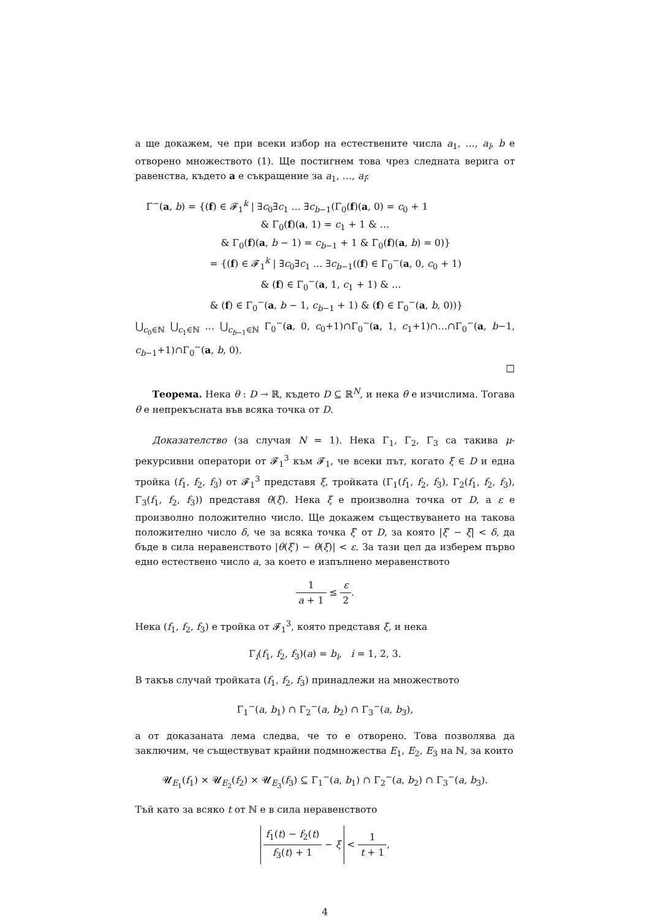а ще докажем, че при всеки избор на естествените числа a<sub>1</sub>, …, a<sub>l</sub>, b е отворено множеството (1). Ще постигнем това чрез следната верига от равенства, където a е съкращение за a<sub>1</sub>, …, a<sub>l</sub>:
Γ<sup>−</sup>(a, b) = {(f) ∈ 𝓕<sub>1</sub><sup>k</sup> | ∃c<sub>0</sub>∃c<sub>1</sub> … ∃c<sub>b−1</sub>(Γ<sub>0</sub>(f)(a, 0) = c<sub>0</sub> + 1
& Γ<sub>0</sub>(f)(a, 1) = c<sub>1</sub> + 1 & …
& Γ<sub>0</sub>(f)(a, b − 1) = c<sub>b−1</sub> + 1 & Γ<sub>0</sub>(f)(a, b) = 0)}
= {(f) ∈ 𝓕<sub>1</sub><sup>k</sup> | ∃c<sub>0</sub>∃c<sub>1</sub> … ∃c<sub>b−1</sub>((f) ∈ Γ<sub>0</sub><sup>−</sup>(a, 0, c<sub>0</sub> + 1)
& (f) ∈ Γ<sub>0</sub><sup>−</sup>(a, 1, c<sub>1</sub> + 1) & …
& (f) ∈ Γ<sub>0</sub><sup>−</sup>(a, b − 1, c<sub>b−1</sub> + 1) & (f) ∈ Γ<sub>0</sub><sup>−</sup>(a, b, 0))}
⋃<sub>c<sub>0</sub>∈ℕ</sub> ⋃<sub>c<sub>1</sub>∈ℕ</sub> … ⋃<sub>c<sub>b−1</sub>∈ℕ</sub> Γ<sub>0</sub><sup>−</sup>(a, 0, c<sub>0</sub>+1)∩Γ<sub>0</sub><sup>−</sup>(a, 1, c<sub>1</sub>+1)∩…∩Γ<sub>0</sub><sup>−</sup>(a, b−1, c<sub>b−1</sub>+1)∩Γ<sub>0</sub><sup>−</sup>(a, b, 0).
□
Теорема. Нека θ : D → ℝ, където D ⊆ ℝ<sup>N</sup>, и нека θ е изчислима. Тогава θ е непрекъсната във всяка точка от D.
Доказателство (за случая N = 1). Нека Γ<sub>1</sub>, Γ<sub>2</sub>, Γ<sub>3</sub> са такива μ-рекурсивни оператори от 𝓕<sub>1</sub><sup>3</sup> към 𝓕<sub>1</sub>, че всеки път, когато ξ ∈ D и една тройка (f<sub>1</sub>, f<sub>2</sub>, f<sub>3</sub>) от 𝓕<sub>1</sub><sup>3</sup> представя ξ, тройката (Γ<sub>1</sub>(f<sub>1</sub>, f<sub>2</sub>, f<sub>3</sub>), Γ<sub>2</sub>(f<sub>1</sub>, f<sub>2</sub>, f<sub>3</sub>), Γ<sub>3</sub>(f<sub>1</sub>, f<sub>2</sub>, f<sub>3</sub>)) представя θ(ξ). Нека ξ е произволна точка от D, а ε е произволно положително число. Ще докажем съществуването на такова положително число δ, че за всяка точка ξ′ от D, за която |ξ′ − ξ| < δ, да бъде в сила неравенството |θ(ξ′) − θ(ξ)| < ε. За тази цел да изберем първо едно естествено число a, за което е изпълнено меравенството
1 a + 1 ≤ ε 2.
Нека (f<sub>1</sub>, f<sub>2</sub>, f<sub>3</sub>) е тройка от 𝓕<sub>1</sub><sup>3</sup>, която представя ξ, и нека
Γ<sub>i</sub>(f<sub>1</sub>, f<sub>2</sub>, f<sub>3</sub>)(a) = b<sub>i</sub>, i = 1, 2, 3.
В такъв случай тройката (f<sub>1</sub>, f<sub>2</sub>, f<sub>3</sub>) принадлежи на множеството
Γ<sub>1</sub><sup>−</sup>(a, b<sub>1</sub>) ∩ Γ<sub>2</sub><sup>−</sup>(a, b<sub>2</sub>) ∩ Γ<sub>3</sub><sup>−</sup>(a, b<sub>3</sub>),
а от доказаната лема следва, че то е отворено. Това позволява да заключим, че съществуват крайни подмножества E<sub>1</sub>, E<sub>2</sub>, E<sub>3</sub> на ℕ, за които
𝓤<sub>E<sub>1</sub></sub>(f<sub>1</sub>) × 𝓤<sub>E<sub>2</sub></sub>(f<sub>2</sub>) × 𝓤<sub>E<sub>3</sub></sub>(f<sub>3</sub>) ⊆ Γ<sub>1</sub><sup>−</sup>(a, b<sub>1</sub>) ∩ Γ<sub>2</sub><sup>−</sup>(a, b<sub>2</sub>) ∩ Γ<sub>3</sub><sup>−</sup>(a, b<sub>3</sub>).
Тъй като за всяко t от ℕ е в сила неравенството
f<sub>1</sub>(t) − f<sub>2</sub>(t) f<sub>3</sub>(t) + 1 − ξ < 1 t + 1,
4